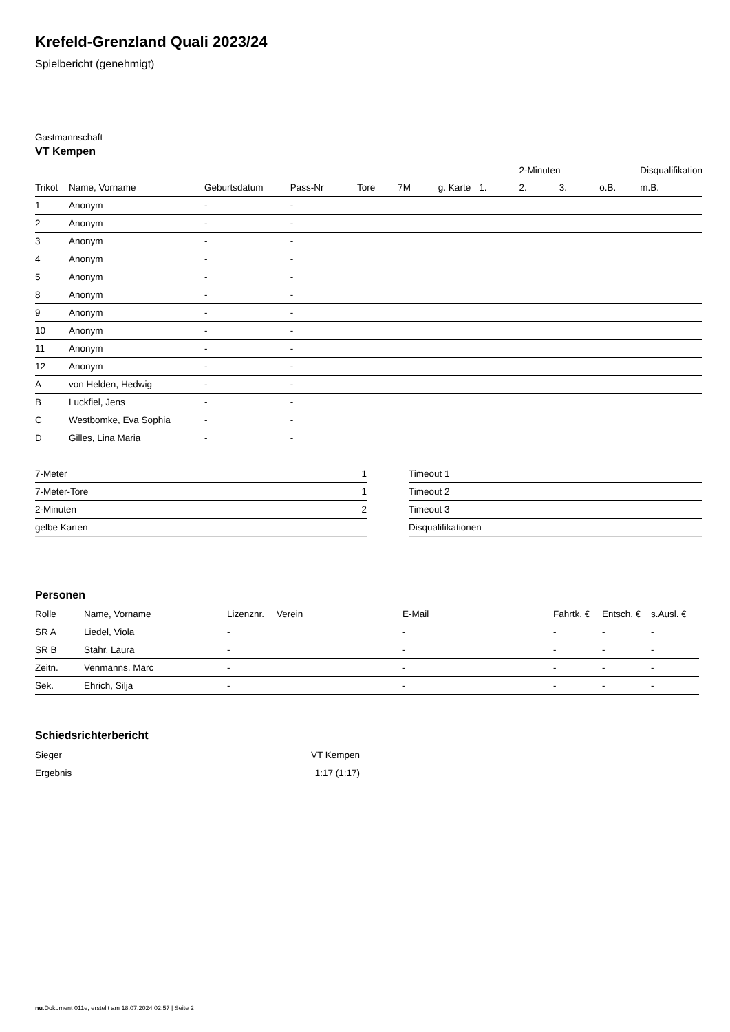Krefeld-Grenzland Quali 2023/24
Spielbericht (genehmigt)
Gastmannschaft
VT Kempen
| | | | | | | | | 2-Minuten | | | Disqualifikation |
| --- | --- | --- | --- | --- | --- | --- | --- | --- | --- | --- | --- |
| Trikot | Name, Vorname | Geburtsdatum | Pass-Nr | Tore | 7M | g. Karte | 1. | 2. | 3. | o.B. | m.B. |
| 1 | Anonym | - | - | | | | | | | | |
| 2 | Anonym | - | - | | | | | | | | |
| 3 | Anonym | - | - | | | | | | | | |
| 4 | Anonym | - | - | | | | | | | | |
| 5 | Anonym | - | - | | | | | | | | |
| 8 | Anonym | - | - | | | | | | | | |
| 9 | Anonym | - | - | | | | | | | | |
| 10 | Anonym | - | - | | | | | | | | |
| 11 | Anonym | - | - | | | | | | | | |
| 12 | Anonym | - | - | | | | | | | | |
| A | von Helden, Hedwig | - | - | | | | | | | | |
| B | Luckfiel, Jens | - | - | | | | | | | | |
| C | Westbomke, Eva Sophia | - | - | | | | | | | | |
| D | Gilles, Lina Maria | - | - | | | | | | | | |
| 7-Meter | 1 |
| 7-Meter-Tore | 1 |
| 2-Minuten | 2 |
| gelbe Karten | |
| Timeout 1 |
| Timeout 2 |
| Timeout 3 |
| Disqualifikationen |
Personen
| Rolle | Name, Vorname | Lizenznr. | Verein | E-Mail | Fahrtk. € | Entsch. € | s.Ausl. € |
| --- | --- | --- | --- | --- | --- | --- | --- |
| SR A | Liedel, Viola | - | | - | - | - | - |
| SR B | Stahr, Laura | - | | - | - | - | - |
| Zeitn. | Venmanns, Marc | - | | - | - | - | - |
| Sek. | Ehrich, Silja | - | | - | - | - | - |
Schiedsrichterbericht
| Sieger | VT Kempen |
| Ergebnis | 1:17 (1:17) |
nu.Dokument 011e, erstellt am 18.07.2024 02:57 | Seite 2